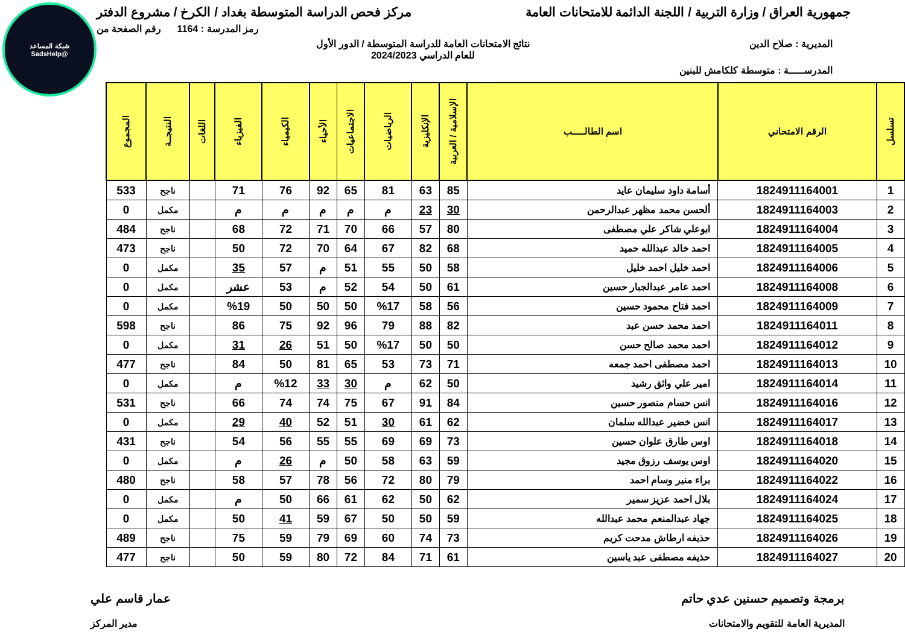شبكة المساعد
@SadsHelp
جمهورية العراق / وزارة التربية / اللجنة الدائمة للامتحانات العامة مركز فحص الدراسة المتوسطة بغداد / الكرخ / مشروع الدفتر
رمز المدرسة : 1164 رقم الصفحة من
المديرية : صلاح الدين نتائج الامتحانات العامة للدراسة المتوسطة / الدور الأول
للعام الدراسي 2024/2023
المدرســـــة : متوسطة كلكامش للبنين
| تسلسل | الرقم الامتحاني | اسم الطالـــــب | الإسلامية / العربية | الإنكليزية | الرياضيات | الاجتماعيات | الأحياء | الكيمياء | الفيزياء | اللغات | النتيجــة | المجموع |
| --- | --- | --- | --- | --- | --- | --- | --- | --- | --- | --- | --- | --- |
| 1 | 1824911164001 | أسامة داود سليمان عايد | 85 | 63 | 81 | 65 | 92 | 76 | 71 | | ناجح | 533 |
| 2 | 1824911164003 | ألحسن محمد مظهر عبدالرحمن | 30 | 23 | م | م | م | م | م | | مكمل | 0 |
| 3 | 1824911164004 | ابوعلي شاكر علي مصطفى | 80 | 57 | 66 | 70 | 71 | 72 | 68 | | ناجح | 484 |
| 4 | 1824911164005 | احمد خالد عبدالله حميد | 68 | 82 | 67 | 64 | 70 | 72 | 50 | | ناجح | 473 |
| 5 | 1824911164006 | احمد خليل احمد خليل | 58 | 50 | 55 | 51 | م | 57 | 35 | | مكمل | 0 |
| 6 | 1824911164008 | احمد عامر عبدالجبار حسين | 61 | 50 | 54 | 52 | م | 53 | عشر | | مكمل | 0 |
| 7 | 1824911164009 | احمد فتاح محمود حسين | 56 | 58 | %17 | 50 | 50 | 50 | %19 | | مكمل | 0 |
| 8 | 1824911164011 | احمد محمد حسن عبد | 82 | 88 | 79 | 96 | 92 | 75 | 86 | | ناجح | 598 |
| 9 | 1824911164012 | احمد محمد صالح حسن | 50 | 50 | %17 | 50 | 51 | 26 | 31 | | مكمل | 0 |
| 10 | 1824911164013 | احمد مصطفى احمد جمعه | 71 | 73 | 53 | 65 | 81 | 50 | 84 | | ناجح | 477 |
| 11 | 1824911164014 | امير علي واثق رشيد | 50 | 62 | م | 30 | 33 | %12 | م | | مكمل | 0 |
| 12 | 1824911164016 | انس حسام منصور حسين | 84 | 91 | 67 | 75 | 74 | 74 | 66 | | ناجح | 531 |
| 13 | 1824911164017 | انس خضير عبدالله سلمان | 62 | 61 | 30 | 51 | 52 | 40 | 29 | | مكمل | 0 |
| 14 | 1824911164018 | اوس طارق علوان حسين | 73 | 69 | 69 | 55 | 55 | 56 | 54 | | ناجح | 431 |
| 15 | 1824911164020 | اوس يوسف رزوق مجيد | 59 | 63 | 58 | 50 | م | 26 | م | | مكمل | 0 |
| 16 | 1824911164022 | براء منير وسام احمد | 79 | 80 | 72 | 56 | 78 | 57 | 58 | | ناجح | 480 |
| 17 | 1824911164024 | بلال احمد عزيز سمير | 62 | 50 | 62 | 61 | 66 | 50 | م | | مكمل | 0 |
| 18 | 1824911164025 | جهاد عبدالمنعم محمد عبدالله | 59 | 50 | 50 | 67 | 59 | 41 | 50 | | مكمل | 0 |
| 19 | 1824911164026 | حذيفه ارطاش مدحت كريم | 73 | 74 | 60 | 69 | 79 | 59 | 75 | | ناجح | 489 |
| 20 | 1824911164027 | حذيفه مصطفى عبد ياسين | 61 | 71 | 84 | 72 | 80 | 59 | 50 | | ناجح | 477 |
برمجة وتصميم حسنين عدي حاتم عمار قاسم علي
المديرية العامة للتقويم والامتحانات مدير المركز